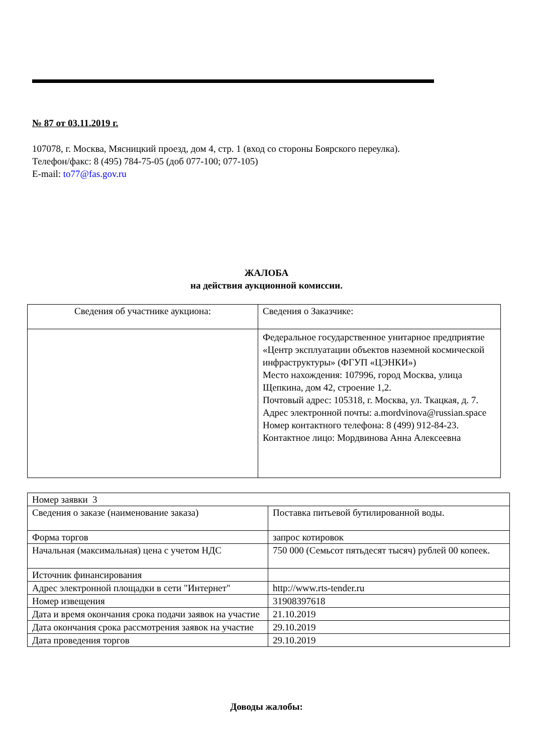№ 87 от 03.11.2019 г.
107078, г. Москва, Мясницкий проезд, дом 4, стр. 1 (вход со стороны Боярского переулка).
Телефон/факс: 8 (495) 784-75-05 (доб 077-100; 077-105)
E-mail: to77@fas.gov.ru
ЖАЛОБА
на действия аукционной комиссии.
| Сведения об участнике аукциона: | Сведения о Заказчике: |
| | Федеральное государственное унитарное предприятие «Центр эксплуатации объектов наземной космической инфраструктуры» (ФГУП «ЦЭНКИ») Место нахождения: 107996, город Москва, улица Щепкина, дом 42, строение 1,2. Почтовый адрес: 105318, г. Москва, ул. Ткацкая, д. 7. Адрес электронной почты: a.mordvinova@russian.space Номер контактного телефона: 8 (499) 912-84-23. Контактное лицо: Мордвинова Анна Алексеевна |
| Номер заявки 3 | |
| Сведения о заказе (наименование заказа) | Поставка питьевой бутилированной воды. |
| Форма торгов | запрос котировок |
| Начальная (максимальная) цена с учетом НДС | 750 000 (Семьсот пятьдесят тысяч) рублей 00 копеек. |
| Источник финансирования | |
| Адрес электронной площадки в сети "Интернет" | http://www.rts-tender.ru |
| Номер извещения | 31908397618 |
| Дата и время окончания срока подачи заявок на участие | 21.10.2019 |
| Дата окончания срока рассмотрения заявок на участие | 29.10.2019 |
| Дата проведения торгов | 29.10.2019 |
Доводы жалобы: